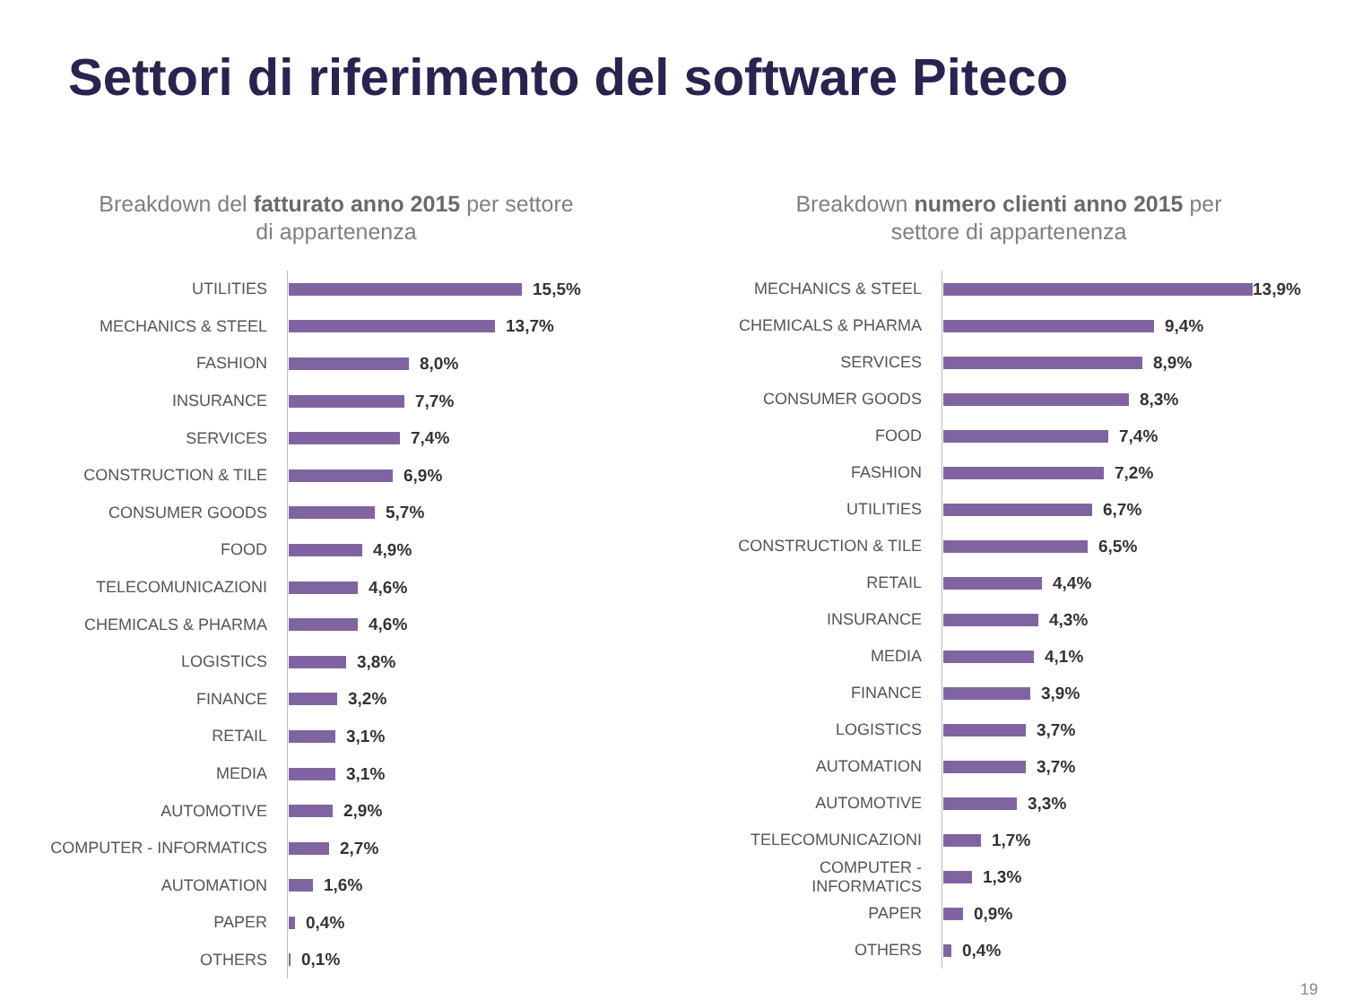Settori di riferimento del software Piteco
Breakdown del fatturato anno 2015 per settore
di appartenenza
UTILITIES
15,5%
MECHANICS & STEEL
13,7%
FASHION
8,0%
INSURANCE
7,7%
SERVICES
7,4%
CONSTRUCTION & TILE
6,9%
CONSUMER GOODS
5,7%
FOOD
4,9%
TELECOMUNICAZIONI
4,6%
CHEMICALS & PHARMA
4,6%
LOGISTICS
3,8%
FINANCE
3,2%
RETAIL
3,1%
MEDIA
3,1%
AUTOMOTIVE
2,9%
COMPUTER - INFORMATICS
2,7%
AUTOMATION
1,6%
PAPER
0,4%
OTHERS
0,1%
Breakdown numero clienti anno 2015 per
settore di appartenenza
MECHANICS & STEEL
13,9%
CHEMICALS & PHARMA
9,4%
SERVICES
8,9%
CONSUMER GOODS
8,3%
FOOD
7,4%
FASHION
7,2%
UTILITIES
6,7%
CONSTRUCTION & TILE
6,5%
RETAIL
4,4%
INSURANCE
4,3%
MEDIA
4,1%
FINANCE
3,9%
LOGISTICS
3,7%
AUTOMATION
3,7%
AUTOMOTIVE
3,3%
TELECOMUNICAZIONI
1,7%
COMPUTER - INFORMATICS
1,3%
PAPER
0,9%
OTHERS
0,4%
19